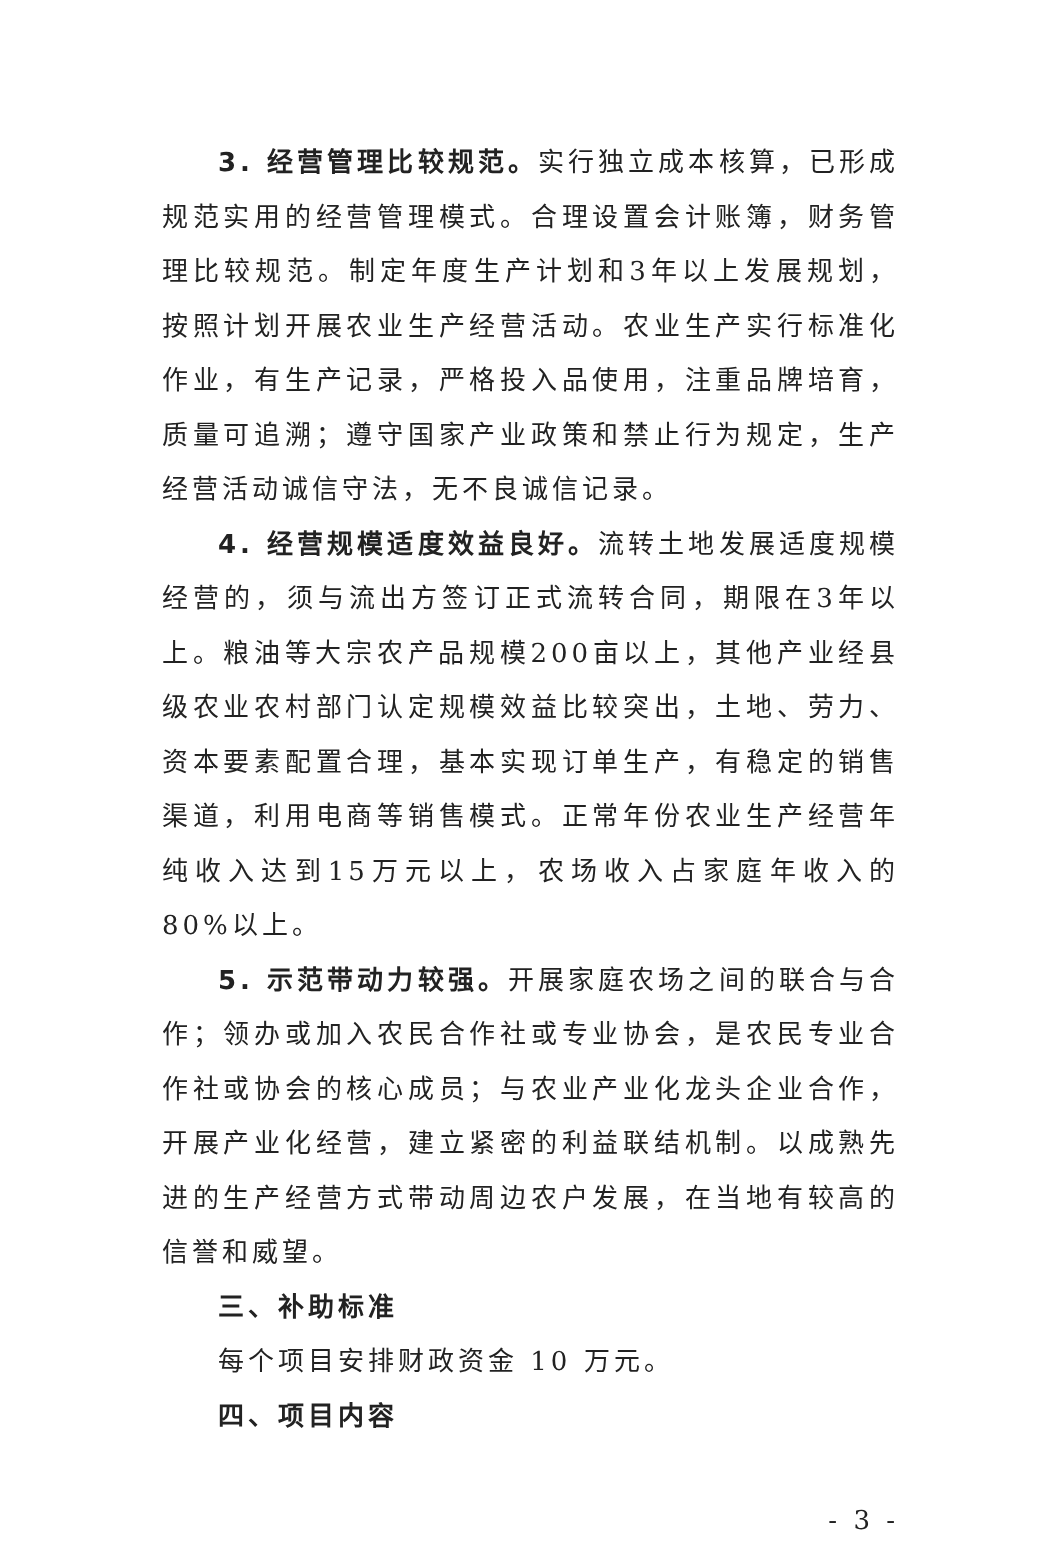3. 经营管理比较规范。实行独立成本核算，已形成规范实用的经营管理模式。合理设置会计账簿，财务管理比较规范。制定年度生产计划和3年以上发展规划，按照计划开展农业生产经营活动。农业生产实行标准化作业，有生产记录，严格投入品使用，注重品牌培育，质量可追溯；遵守国家产业政策和禁止行为规定，生产经营活动诚信守法，无不良诚信记录。
4. 经营规模适度效益良好。流转土地发展适度规模经营的，须与流出方签订正式流转合同，期限在3年以上。粮油等大宗农产品规模200亩以上，其他产业经县级农业农村部门认定规模效益比较突出，土地、劳力、资本要素配置合理，基本实现订单生产，有稳定的销售渠道，利用电商等销售模式。正常年份农业生产经营年纯收入达到15万元以上，农场收入占家庭年收入的80%以上。
5. 示范带动力较强。开展家庭农场之间的联合与合作；领办或加入农民合作社或专业协会，是农民专业合作社或协会的核心成员；与农业产业化龙头企业合作，开展产业化经营，建立紧密的利益联结机制。以成熟先进的生产经营方式带动周边农户发展，在当地有较高的信誉和威望。
三、补助标准
每个项目安排财政资金 10 万元。
四、项目内容
- 3 -